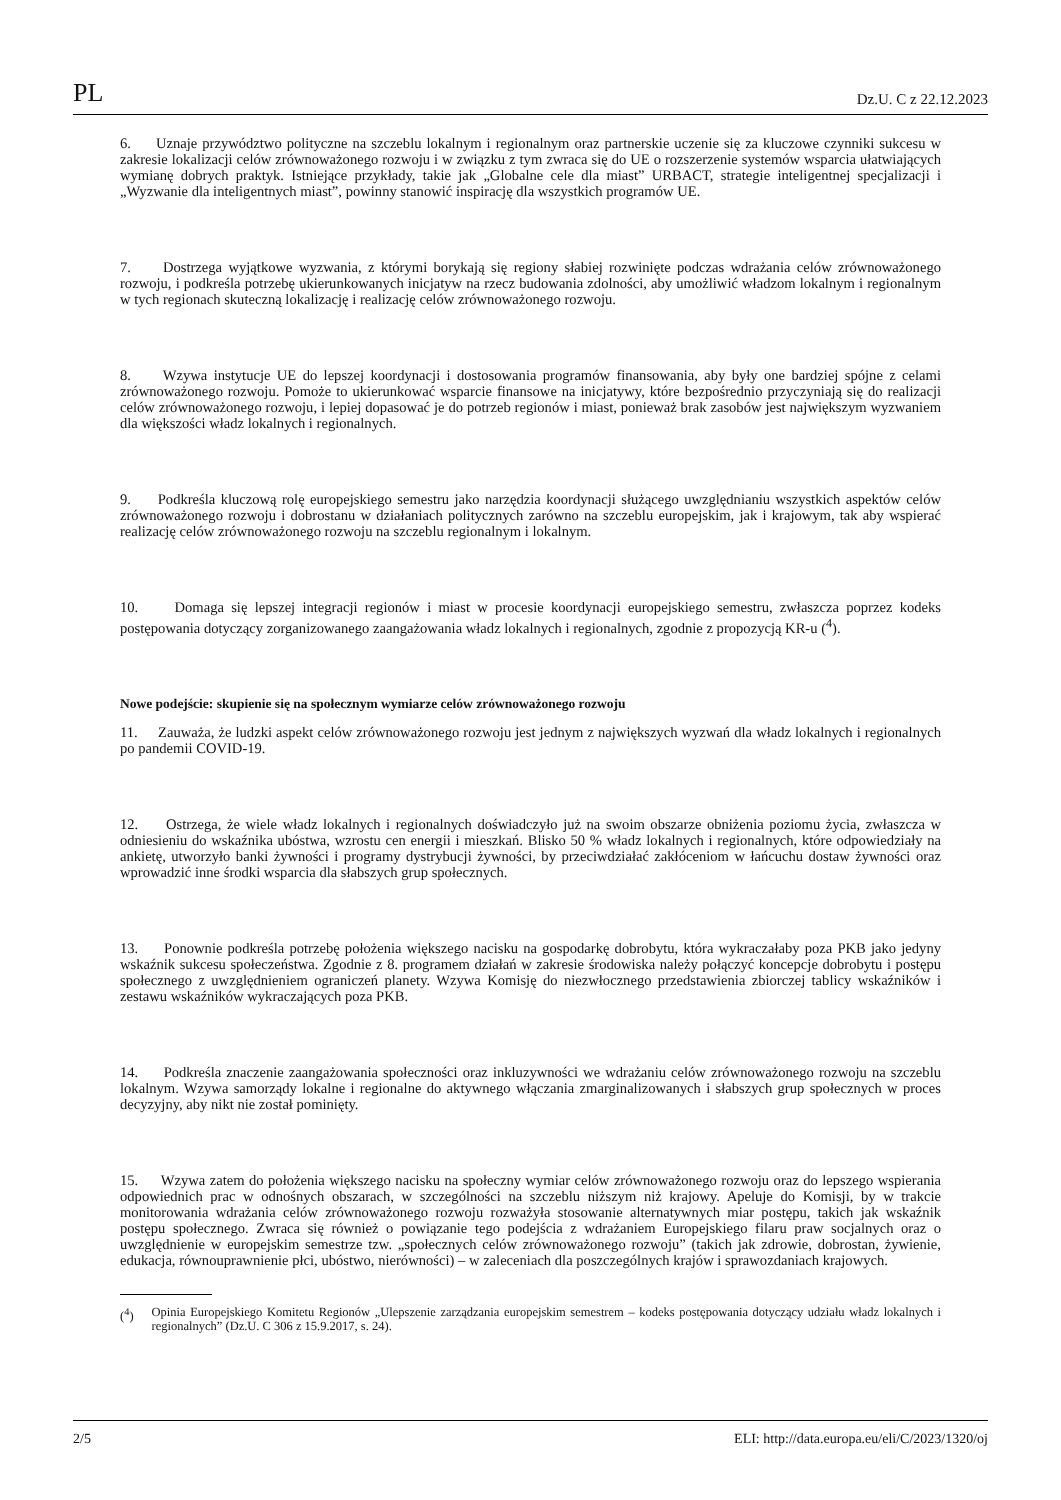PL Dz.U. C z 22.12.2023
6. Uznaje przywództwo polityczne na szczeblu lokalnym i regionalnym oraz partnerskie uczenie się za kluczowe czynniki sukcesu w zakresie lokalizacji celów zrównoważonego rozwoju i w związku z tym zwraca się do UE o rozszerzenie systemów wsparcia ułatwiających wymianę dobrych praktyk. Istniejące przykłady, takie jak „Globalne cele dla miast” URBACT, strategie inteligentnej specjalizacji i „Wyzwanie dla inteligentnych miast”, powinny stanowić inspirację dla wszystkich programów UE.
7. Dostrzega wyjątkowe wyzwania, z którymi borykają się regiony słabiej rozwinięte podczas wdrażania celów zrównoważonego rozwoju, i podkreśla potrzebę ukierunkowanych inicjatyw na rzecz budowania zdolności, aby umożliwić władzom lokalnym i regionalnym w tych regionach skuteczną lokalizację i realizację celów zrównoważonego rozwoju.
8. Wzywa instytucje UE do lepszej koordynacji i dostosowania programów finansowania, aby były one bardziej spójne z celami zrównoważonego rozwoju. Pomoże to ukierunkować wsparcie finansowe na inicjatywy, które bezpośrednio przyczyniają się do realizacji celów zrównoważonego rozwoju, i lepiej dopasować je do potrzeb regionów i miast, ponieważ brak zasobów jest największym wyzwaniem dla większości władz lokalnych i regionalnych.
9. Podkreśla kluczową rolę europejskiego semestru jako narzędzia koordynacji służącego uwzględnianiu wszystkich aspektów celów zrównoważonego rozwoju i dobrostanu w działaniach politycznych zarówno na szczeblu europejskim, jak i krajowym, tak aby wspierać realizację celów zrównoważonego rozwoju na szczeblu regionalnym i lokalnym.
10. Domaga się lepszej integracji regionów i miast w procesie koordynacji europejskiego semestru, zwłaszcza poprzez kodeks postępowania dotyczący zorganizowanego zaangażowania władz lokalnych i regionalnych, zgodnie z propozycją KR-u (<sup>4</sup>).
Nowe podejście: skupienie się na społecznym wymiarze celów zrównoważonego rozwoju
11. Zauważa, że ludzki aspekt celów zrównoważonego rozwoju jest jednym z największych wyzwań dla władz lokalnych i regionalnych po pandemii COVID-19.
12. Ostrzega, że wiele władz lokalnych i regionalnych doświadczyło już na swoim obszarze obniżenia poziomu życia, zwłaszcza w odniesieniu do wskaźnika ubóstwa, wzrostu cen energii i mieszkań. Blisko 50 % władz lokalnych i regionalnych, które odpowiedziały na ankietę, utworzyło banki żywności i programy dystrybucji żywności, by przeciwdziałać zakłóceniom w łańcuchu dostaw żywności oraz wprowadzić inne środki wsparcia dla słabszych grup społecznych.
13. Ponownie podkreśla potrzebę położenia większego nacisku na gospodarkę dobrobytu, która wykraczałaby poza PKB jako jedyny wskaźnik sukcesu społeczeństwa. Zgodnie z 8. programem działań w zakresie środowiska należy połączyć koncepcje dobrobytu i postępu społecznego z uwzględnieniem ograniczeń planety. Wzywa Komisję do niezwłocznego przedstawienia zbiorczej tablicy wskaźników i zestawu wskaźników wykraczających poza PKB.
14. Podkreśla znaczenie zaangażowania społeczności oraz inkluzywności we wdrażaniu celów zrównoważonego rozwoju na szczeblu lokalnym. Wzywa samorządy lokalne i regionalne do aktywnego włączania zmarginalizowanych i słabszych grup społecznych w proces decyzyjny, aby nikt nie został pominięty.
15. Wzywa zatem do położenia większego nacisku na społeczny wymiar celów zrównoważonego rozwoju oraz do lepszego wspierania odpowiednich prac w odnośnych obszarach, w szczególności na szczeblu niższym niż krajowy. Apeluje do Komisji, by w trakcie monitorowania wdrażania celów zrównoważonego rozwoju rozważyła stosowanie alternatywnych miar postępu, takich jak wskaźnik postępu społecznego. Zwraca się również o powiązanie tego podejścia z wdrażaniem Europejskiego filaru praw socjalnych oraz o uwzględnienie w europejskim semestrze tzw. „społecznych celów zrównoważonego rozwoju” (takich jak zdrowie, dobrostan, żywienie, edukacja, równouprawnienie płci, ubóstwo, nierówności) – w zaleceniach dla poszczególnych krajów i sprawozdaniach krajowych.
(<sup>4</sup>) Opinia Europejskiego Komitetu Regionów „Ulepszenie zarządzania europejskim semestrem – kodeks postępowania dotyczący udziału władz lokalnych i regionalnych” (Dz.U. C 306 z 15.9.2017, s. 24).
2/5 ELI: http://data.europa.eu/eli/C/2023/1320/oj